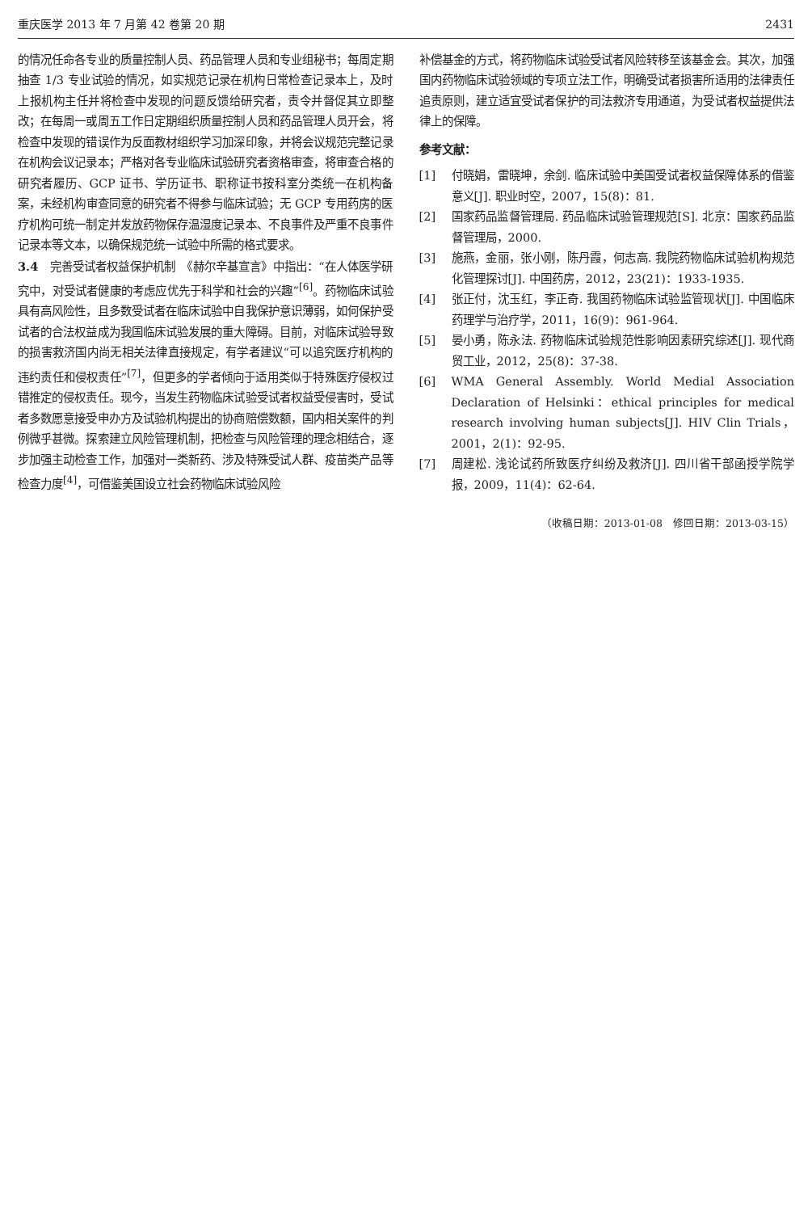重庆医学 2013 年 7 月第 42 卷第 20 期 2431
的情况任命各专业的质量控制人员、药品管理人员和专业组秘书；每周定期抽查 1/3 专业试验的情况，如实规范记录在机构日常检查记录本上，及时上报机构主任并将检查中发现的问题反馈给研究者，责令并督促其立即整改；在每周一或周五工作日定期组织质量控制人员和药品管理人员开会，将检查中发现的错误作为反面教材组织学习加深印象，并将会议规范完整记录在机构会议记录本；严格对各专业临床试验研究者资格审查，将审查合格的研究者履历、GCP 证书、学历证书、职称证书按科室分类统一在机构备案，未经机构审查同意的研究者不得参与临床试验；无 GCP 专用药房的医疗机构可统一制定并发放药物保存温湿度记录本、不良事件及严重不良事件记录本等文本，以确保规范统一试验中所需的格式要求。
3.4　完善受试者权益保护机制　《赫尔辛基宣言》中指出：“在人体医学研究中，对受试者健康的考虑应优先于科学和社会的兴趣”<sup>[6]</sup>。药物临床试验具有高风险性，且多数受试者在临床试验中自我保护意识薄弱，如何保护受试者的合法权益成为我国临床试验发展的重大障碍。目前，对临床试验导致的损害救济国内尚无相关法律直接规定，有学者建议“可以追究医疗机构的违约责任和侵权责任”<sup>[7]</sup>，但更多的学者倾向于适用类似于特殊医疗侵权过错推定的侵权责任。现今，当发生药物临床试验受试者权益受侵害时，受试者多数愿意接受申办方及试验机构提出的协商赔偿数额，国内相关案件的判例微乎甚微。探索建立风险管理机制，把检查与风险管理的理念相结合，逐步加强主动检查工作，加强对一类新药、涉及特殊受试人群、疫苗类产品等检查力度<sup>[4]</sup>，可借鉴美国设立社会药物临床试验风险
补偿基金的方式，将药物临床试验受试者风险转移至该基金会。其次，加强国内药物临床试验领域的专项立法工作，明确受试者损害所适用的法律责任追责原则，建立适宜受试者保护的司法救济专用通道，为受试者权益提供法律上的保障。
参考文献：
[1] 付晓娟，雷晓坤，余剑. 临床试验中美国受试者权益保障体系的借鉴意义[J]. 职业时空，2007，15(8)：81.
[2] 国家药品监督管理局. 药品临床试验管理规范[S]. 北京：国家药品监督管理局，2000.
[3] 施燕，金丽，张小刚，陈丹霞，何志高. 我院药物临床试验机构规范化管理探讨[J]. 中国药房，2012，23(21)：1933-1935.
[4] 张正付，沈玉红，李正奇. 我国药物临床试验监管现状[J]. 中国临床药理学与治疗学，2011，16(9)：961-964.
[5] 晏小勇，陈永法. 药物临床试验规范性影响因素研究综述[J]. 现代商贸工业，2012，25(8)：37-38.
[6] WMA General Assembly. World Medial Association Declaration of Helsinki：ethical principles for medical research involving human subjects[J]. HIV Clin Trials，2001，2(1)：92-95.
[7] 周建松. 浅论试药所致医疗纠纷及救济[J]. 四川省干部函授学院学报，2009，11(4)：62-64.
（收稿日期：2013-01-08　修回日期：2013-03-15）